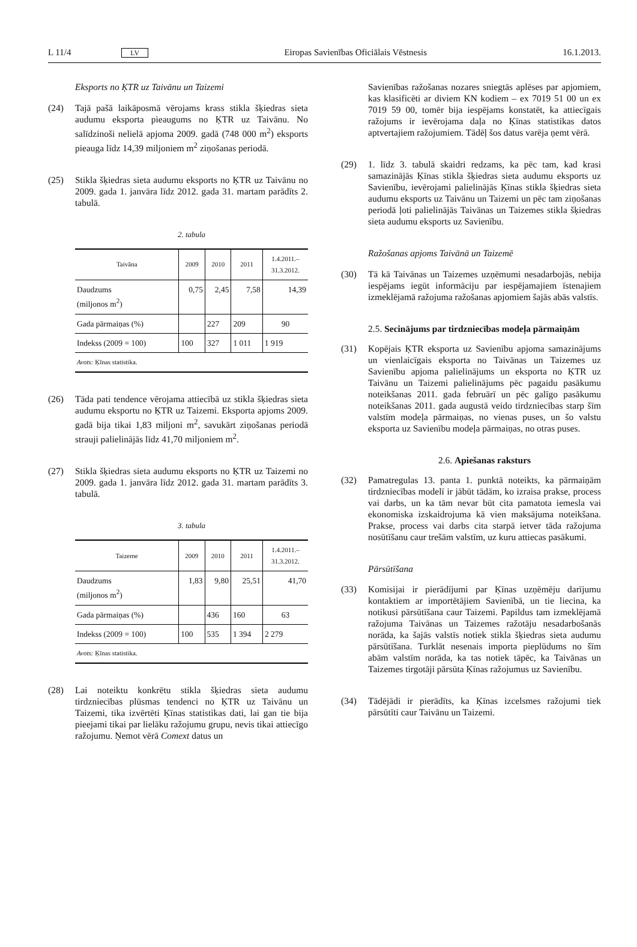L 11/4 LV Eiropas Savienības Oficiālais Vēstnesis 16.1.2013.
Eksports no ĶTR uz Taivānu un Taizemi
(24) Tajā pašā laikāposmā vērojams krass stikla šķiedras sieta audumu eksporta pieaugums no ĶTR uz Taivānu. No salīdzinoši nelielā apjoma 2009. gadā (748 000 m<sup>2</sup>) eksports pieauga līdz 14,39 miljoniem m<sup>2</sup> ziņošanas periodā.
(25) Stikla šķiedras sieta audumu eksports no ĶTR uz Taivānu no 2009. gada 1. janvāra līdz 2012. gada 31. martam parādīts 2. tabulā.
2. tabula
| Taivāna | 2009 | 2010 | 2011 | 1.4.2011.– 31.3.2012. |
| --- | --- | --- | --- | --- |
| Daudzums (miljonos m<sup>2</sup>) | 0,75 | 2,45 | 7,58 | 14,39 |
| Gada pārmaiņas (%) | | 227 | 209 | 90 |
| Indekss (2009 = 100) | 100 | 327 | 1 011 | 1 919 |
| Avots: Ķīnas statistika. | | | | |
(26) Tāda pati tendence vērojama attiecībā uz stikla šķiedras sieta audumu eksportu no ĶTR uz Taizemi. Eksporta apjoms 2009. gadā bija tikai 1,83 miljoni m<sup>2</sup>, savukārt ziņošanas periodā strauji palielinājās līdz 41,70 miljoniem m<sup>2</sup>.
(27) Stikla šķiedras sieta audumu eksports no ĶTR uz Taizemi no 2009. gada 1. janvāra līdz 2012. gada 31. martam parādīts 3. tabulā.
3. tabula
| Taizeme | 2009 | 2010 | 2011 | 1.4.2011.– 31.3.2012. |
| --- | --- | --- | --- | --- |
| Daudzums (miljonos m<sup>2</sup>) | 1,83 | 9,80 | 25,51 | 41,70 |
| Gada pārmaiņas (%) | | 436 | 160 | 63 |
| Indekss (2009 = 100) | 100 | 535 | 1 394 | 2 279 |
| Avots: Ķīnas statistika. | | | | |
(28) Lai noteiktu konkrētu stikla šķiedras sieta audumu tirdzniecības plūsmas tendenci no ĶTR uz Taivānu un Taizemi, tika izvērtēti Ķīnas statistikas dati, lai gan tie bija pieejami tikai par lielāku ražojumu grupu, nevis tikai attiecīgo ražojumu. Ņemot vērā Comext datus un
Savienības ražošanas nozares sniegtās aplēses par apjomiem, kas klasificēti ar diviem KN kodiem – ex 7019 51 00 un ex 7019 59 00, tomēr bija iespējams konstatēt, ka attiecīgais ražojums ir ievērojama daļa no Ķīnas statistikas datos aptvertajiem ražojumiem. Tādēļ šos datus varēja ņemt vērā.
(29) 1. līdz 3. tabulā skaidri redzams, ka pēc tam, kad krasi samazinājās Ķīnas stikla šķiedras sieta audumu eksports uz Savienību, ievērojami palielinājās Ķīnas stikla šķiedras sieta audumu eksports uz Taivānu un Taizemi un pēc tam ziņošanas periodā ļoti palielinājās Taivānas un Taizemes stikla šķiedras sieta audumu eksports uz Savienību.
Ražošanas apjoms Taivānā un Taizemē
(30) Tā kā Taivānas un Taizemes uzņēmumi nesadarbojās, nebija iespējams iegūt informāciju par iespējamajiem īstenajiem izmeklējamā ražojuma ražošanas apjomiem šajās abās valstīs.
2.5. Secinājums par tirdzniecības modeļa pārmaiņām
(31) Kopējais ĶTR eksporta uz Savienību apjoma samazinājums un vienlaicīgais eksporta no Taivānas un Taizemes uz Savienību apjoma palielinājums un eksporta no ĶTR uz Taivānu un Taizemi palielinājums pēc pagaidu pasākumu noteikšanas 2011. gada februārī un pēc galīgo pasākumu noteikšanas 2011. gada augustā veido tirdzniecības starp šīm valstīm modeļa pārmaiņas, no vienas puses, un šo valstu eksporta uz Savienību modeļa pārmaiņas, no otras puses.
2.6. Apiešanas raksturs
(32) Pamatregulas 13. panta 1. punktā noteikts, ka pārmaiņām tirdzniecības modelī ir jābūt tādām, ko izraisa prakse, process vai darbs, un ka tām nevar būt cita pamatota iemesla vai ekonomiska izskaidrojuma kā vien maksājuma noteikšana. Prakse, process vai darbs cita starpā ietver tāda ražojuma nosūtīšanu caur trešām valstīm, uz kuru attiecas pasākumi.
Pārsūtīšana
(33) Komisijai ir pierādījumi par Ķīnas uzņēmēju darījumu kontaktiem ar importētājiem Savienībā, un tie liecina, ka notikusi pārsūtīšana caur Taizemi. Papildus tam izmeklējamā ražojuma Taivānas un Taizemes ražotāju nesadarbošanās norāda, ka šajās valstīs notiek stikla šķiedras sieta audumu pārsūtīšana. Turklāt nesenais importa pieplūdums no šīm abām valstīm norāda, ka tas notiek tāpēc, ka Taivānas un Taizemes tirgotāji pārsūta Ķīnas ražojumus uz Savienību.
(34) Tādējādi ir pierādīts, ka Ķīnas izcelsmes ražojumi tiek pārsūtīti caur Taivānu un Taizemi.